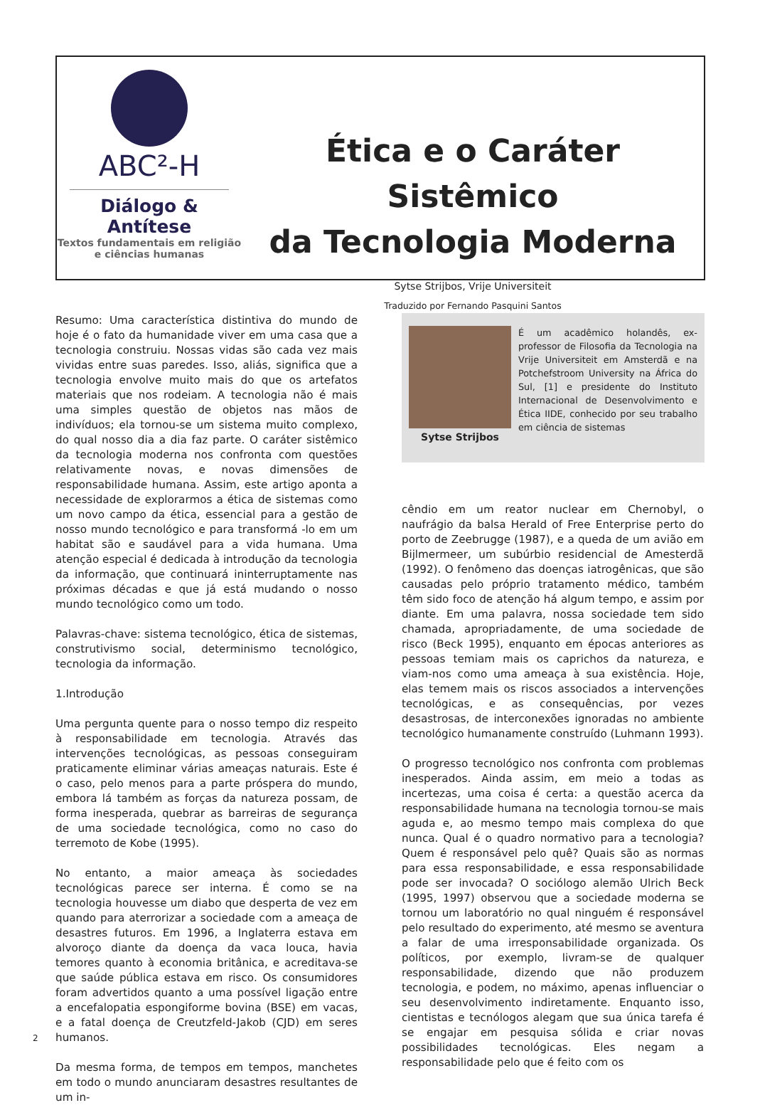ABC²-H
Diálogo & Antítese
Textos fundamentais em religião
e ciências humanas
Ética e o Caráter Sistêmico
da Tecnologia Moderna
Sytse Strijbos, Vrije Universiteit
Traduzido por Fernando Pasquini Santos
Resumo: Uma característica distintiva do mundo de hoje é o fato da humanidade viver em uma casa que a tecnologia construiu. Nossas vidas são cada vez mais vividas entre suas paredes. Isso, aliás, significa que a tecnologia envolve muito mais do que os artefatos materiais que nos rodeiam. A tecnologia não é mais uma simples questão de objetos nas mãos de indivíduos; ela tornou-se um sistema muito complexo, do qual nosso dia a dia faz parte. O caráter sistêmico da tecnologia moderna nos confronta com questões relativamente novas, e novas dimensões de responsabilidade humana. Assim, este artigo aponta a necessidade de explorarmos a ética de sistemas como um novo campo da ética, essencial para a gestão de nosso mundo tecnológico e para transformá -lo em um habitat são e saudável para a vida humana. Uma atenção especial é dedicada à introdução da tecnologia da informação, que continuará ininterruptamente nas próximas décadas e que já está mudando o nosso mundo tecnológico como um todo.
Palavras-chave: sistema tecnológico, ética de sistemas, construtivismo social, determinismo tecnológico, tecnologia da informação.
1.Introdução
Uma pergunta quente para o nosso tempo diz respeito à responsabilidade em tecnologia. Através das intervenções tecnológicas, as pessoas conseguiram praticamente eliminar várias ameaças naturais. Este é o caso, pelo menos para a parte próspera do mundo, embora lá também as forças da natureza possam, de forma inesperada, quebrar as barreiras de segurança de uma sociedade tecnológica, como no caso do terremoto de Kobe (1995).
No entanto, a maior ameaça às sociedades tecnológicas parece ser interna. É como se na tecnologia houvesse um diabo que desperta de vez em quando para aterrorizar a sociedade com a ameaça de desastres futuros. Em 1996, a Inglaterra estava em alvoroço diante da doença da vaca louca, havia temores quanto à economia britânica, e acreditava-se que saúde pública estava em risco. Os consumidores foram advertidos quanto a uma possível ligação entre a encefalopatia espongiforme bovina (BSE) em vacas, e a fatal doença de Creutzfeld-Jakob (CJD) em seres humanos.
Da mesma forma, de tempos em tempos, manchetes em todo o mundo anunciaram desastres resultantes de um in-
Sytse Strijbos
É um acadêmico holandês, ex-professor de Filosofia da Tecnologia na Vrije Universiteit em Amsterdã e na Potchefstroom University na África do Sul, [1] e presidente do Instituto Internacional de Desenvolvimento e Ética IIDE, conhecido por seu trabalho em ciência de sistemas
cêndio em um reator nuclear em Chernobyl, o naufrágio da balsa Herald of Free Enterprise perto do porto de Zeebrugge (1987), e a queda de um avião em Bijlmermeer, um subúrbio residencial de Amesterdã (1992). O fenômeno das doenças iatrogênicas, que são causadas pelo próprio tratamento médico, também têm sido foco de atenção há algum tempo, e assim por diante. Em uma palavra, nossa sociedade tem sido chamada, apropriadamente, de uma sociedade de risco (Beck 1995), enquanto em épocas anteriores as pessoas temiam mais os caprichos da natureza, e viam-nos como uma ameaça à sua existência. Hoje, elas temem mais os riscos associados a intervenções tecnológicas, e as consequências, por vezes desastrosas, de interconexões ignoradas no ambiente tecnológico humanamente construído (Luhmann 1993).
O progresso tecnológico nos confronta com problemas inesperados. Ainda assim, em meio a todas as incertezas, uma coisa é certa: a questão acerca da responsabilidade humana na tecnologia tornou-se mais aguda e, ao mesmo tempo mais complexa do que nunca. Qual é o quadro normativo para a tecnologia? Quem é responsável pelo quê? Quais são as normas para essa responsabilidade, e essa responsabilidade pode ser invocada? O sociólogo alemão Ulrich Beck (1995, 1997) observou que a sociedade moderna se tornou um laboratório no qual ninguém é responsável pelo resultado do experimento, até mesmo se aventura a falar de uma irresponsabilidade organizada. Os políticos, por exemplo, livram-se de qualquer responsabilidade, dizendo que não produzem tecnologia, e podem, no máximo, apenas influenciar o seu desenvolvimento indiretamente. Enquanto isso, cientistas e tecnólogos alegam que sua única tarefa é se engajar em pesquisa sólida e criar novas possibilidades tecnológicas. Eles negam a responsabilidade pelo que é feito com os
2